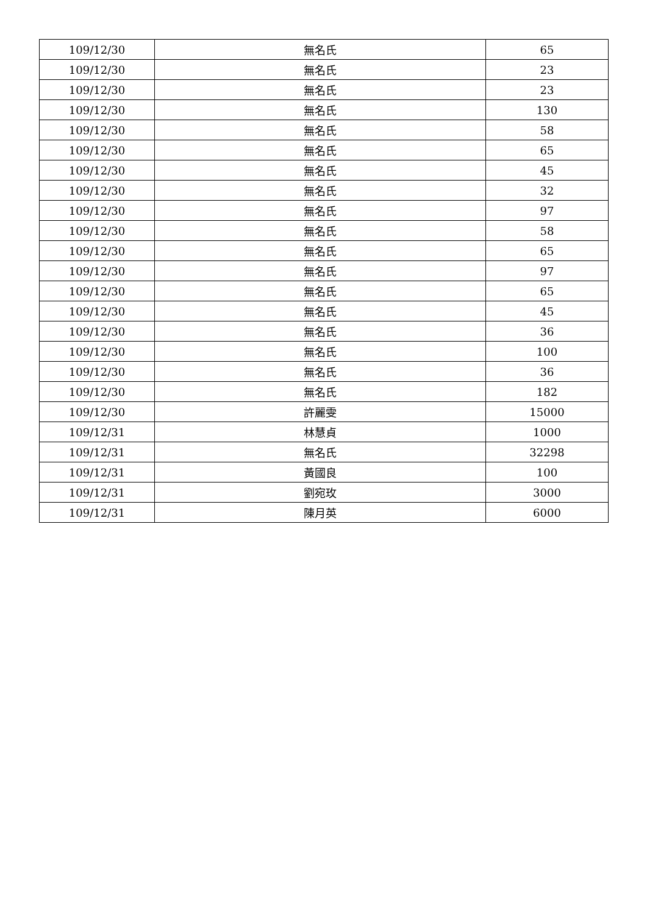| 109/12/30 | 無名氏 | 65 |
| 109/12/30 | 無名氏 | 23 |
| 109/12/30 | 無名氏 | 23 |
| 109/12/30 | 無名氏 | 130 |
| 109/12/30 | 無名氏 | 58 |
| 109/12/30 | 無名氏 | 65 |
| 109/12/30 | 無名氏 | 45 |
| 109/12/30 | 無名氏 | 32 |
| 109/12/30 | 無名氏 | 97 |
| 109/12/30 | 無名氏 | 58 |
| 109/12/30 | 無名氏 | 65 |
| 109/12/30 | 無名氏 | 97 |
| 109/12/30 | 無名氏 | 65 |
| 109/12/30 | 無名氏 | 45 |
| 109/12/30 | 無名氏 | 36 |
| 109/12/30 | 無名氏 | 100 |
| 109/12/30 | 無名氏 | 36 |
| 109/12/30 | 無名氏 | 182 |
| 109/12/30 | 許麗雯 | 15000 |
| 109/12/31 | 林慧貞 | 1000 |
| 109/12/31 | 無名氏 | 32298 |
| 109/12/31 | 黃國良 | 100 |
| 109/12/31 | 劉宛玫 | 3000 |
| 109/12/31 | 陳月英 | 6000 |